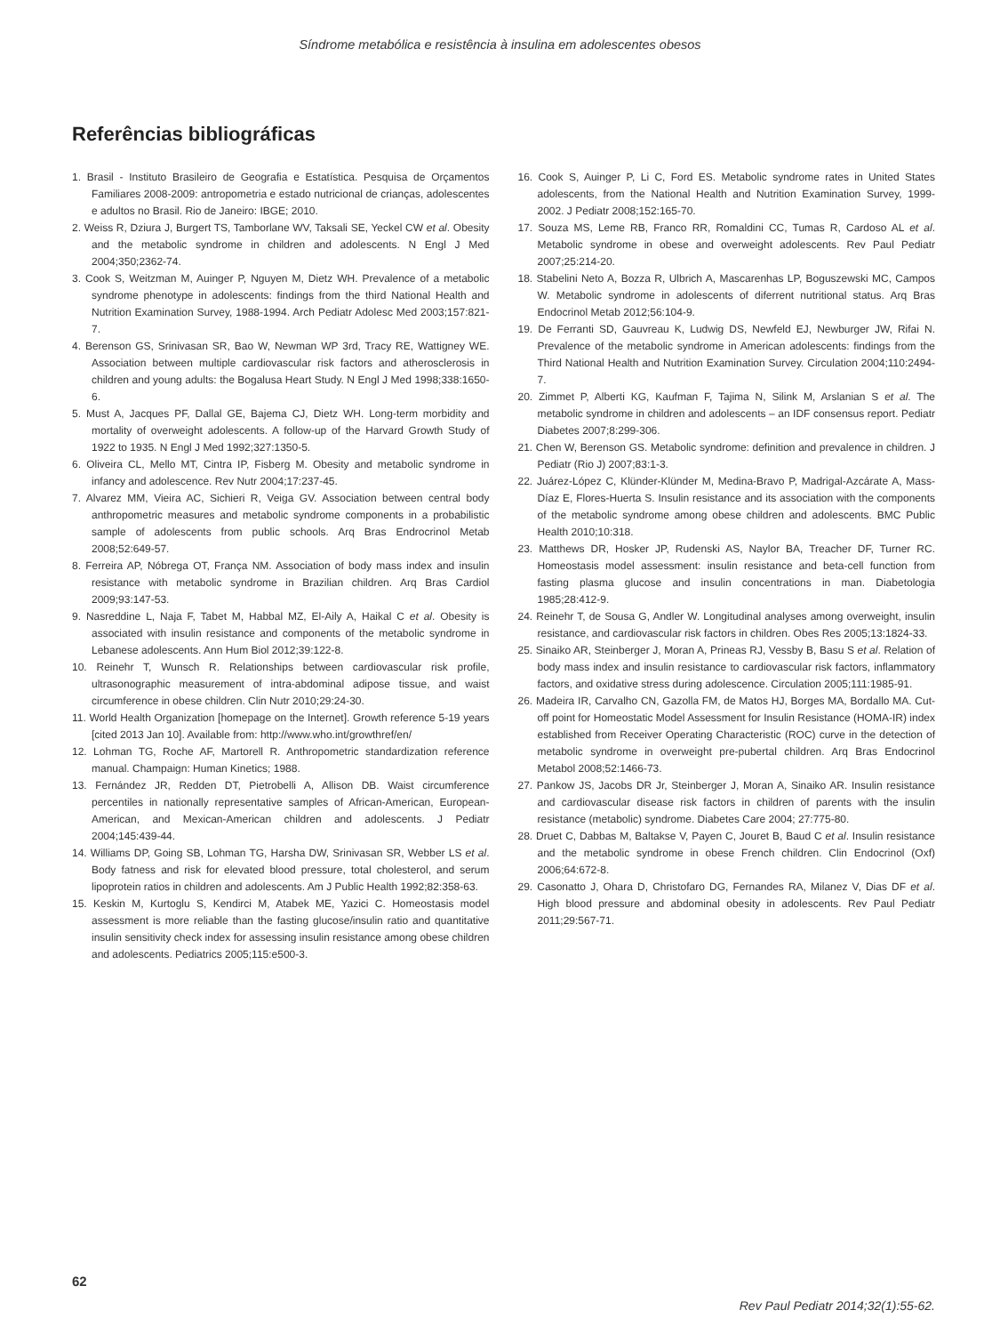Síndrome metabólica e resistência à insulina em adolescentes obesos
Referências bibliográficas
1. Brasil - Instituto Brasileiro de Geografia e Estatística. Pesquisa de Orçamentos Familiares 2008-2009: antropometria e estado nutricional de crianças, adolescentes e adultos no Brasil. Rio de Janeiro: IBGE; 2010.
2. Weiss R, Dziura J, Burgert TS, Tamborlane WV, Taksali SE, Yeckel CW et al. Obesity and the metabolic syndrome in children and adolescents. N Engl J Med 2004;350;2362-74.
3. Cook S, Weitzman M, Auinger P, Nguyen M, Dietz WH. Prevalence of a metabolic syndrome phenotype in adolescents: findings from the third National Health and Nutrition Examination Survey, 1988-1994. Arch Pediatr Adolesc Med 2003;157:821-7.
4. Berenson GS, Srinivasan SR, Bao W, Newman WP 3rd, Tracy RE, Wattigney WE. Association between multiple cardiovascular risk factors and atherosclerosis in children and young adults: the Bogalusa Heart Study. N Engl J Med 1998;338:1650-6.
5. Must A, Jacques PF, Dallal GE, Bajema CJ, Dietz WH. Long-term morbidity and mortality of overweight adolescents. A follow-up of the Harvard Growth Study of 1922 to 1935. N Engl J Med 1992;327:1350-5.
6. Oliveira CL, Mello MT, Cintra IP, Fisberg M. Obesity and metabolic syndrome in infancy and adolescence. Rev Nutr 2004;17:237-45.
7. Alvarez MM, Vieira AC, Sichieri R, Veiga GV. Association between central body anthropometric measures and metabolic syndrome components in a probabilistic sample of adolescents from public schools. Arq Bras Endrocrinol Metab 2008;52:649-57.
8. Ferreira AP, Nóbrega OT, França NM. Association of body mass index and insulin resistance with metabolic syndrome in Brazilian children. Arq Bras Cardiol 2009;93:147-53.
9. Nasreddine L, Naja F, Tabet M, Habbal MZ, El-Aily A, Haikal C et al. Obesity is associated with insulin resistance and components of the metabolic syndrome in Lebanese adolescents. Ann Hum Biol 2012;39:122-8.
10. Reinehr T, Wunsch R. Relationships between cardiovascular risk profile, ultrasonographic measurement of intra-abdominal adipose tissue, and waist circumference in obese children. Clin Nutr 2010;29:24-30.
11. World Health Organization [homepage on the Internet]. Growth reference 5-19 years [cited 2013 Jan 10]. Available from: http://www.who.int/growthref/en/
12. Lohman TG, Roche AF, Martorell R. Anthropometric standardization reference manual. Champaign: Human Kinetics; 1988.
13. Fernández JR, Redden DT, Pietrobelli A, Allison DB. Waist circumference percentiles in nationally representative samples of African-American, European-American, and Mexican-American children and adolescents. J Pediatr 2004;145:439-44.
14. Williams DP, Going SB, Lohman TG, Harsha DW, Srinivasan SR, Webber LS et al. Body fatness and risk for elevated blood pressure, total cholesterol, and serum lipoprotein ratios in children and adolescents. Am J Public Health 1992;82:358-63.
15. Keskin M, Kurtoglu S, Kendirci M, Atabek ME, Yazici C. Homeostasis model assessment is more reliable than the fasting glucose/insulin ratio and quantitative insulin sensitivity check index for assessing insulin resistance among obese children and adolescents. Pediatrics 2005;115:e500-3.
16. Cook S, Auinger P, Li C, Ford ES. Metabolic syndrome rates in United States adolescents, from the National Health and Nutrition Examination Survey, 1999-2002. J Pediatr 2008;152:165-70.
17. Souza MS, Leme RB, Franco RR, Romaldini CC, Tumas R, Cardoso AL et al. Metabolic syndrome in obese and overweight adolescents. Rev Paul Pediatr 2007;25:214-20.
18. Stabelini Neto A, Bozza R, Ulbrich A, Mascarenhas LP, Boguszewski MC, Campos W. Metabolic syndrome in adolescents of diferrent nutritional status. Arq Bras Endocrinol Metab 2012;56:104-9.
19. De Ferranti SD, Gauvreau K, Ludwig DS, Newfeld EJ, Newburger JW, Rifai N. Prevalence of the metabolic syndrome in American adolescents: findings from the Third National Health and Nutrition Examination Survey. Circulation 2004;110:2494-7.
20. Zimmet P, Alberti KG, Kaufman F, Tajima N, Silink M, Arslanian S et al. The metabolic syndrome in children and adolescents – an IDF consensus report. Pediatr Diabetes 2007;8:299-306.
21. Chen W, Berenson GS. Metabolic syndrome: definition and prevalence in children. J Pediatr (Rio J) 2007;83:1-3.
22. Juárez-López C, Klünder-Klünder M, Medina-Bravo P, Madrigal-Azcárate A, Mass-Díaz E, Flores-Huerta S. Insulin resistance and its association with the components of the metabolic syndrome among obese children and adolescents. BMC Public Health 2010;10:318.
23. Matthews DR, Hosker JP, Rudenski AS, Naylor BA, Treacher DF, Turner RC. Homeostasis model assessment: insulin resistance and beta-cell function from fasting plasma glucose and insulin concentrations in man. Diabetologia 1985;28:412-9.
24. Reinehr T, de Sousa G, Andler W. Longitudinal analyses among overweight, insulin resistance, and cardiovascular risk factors in children. Obes Res 2005;13:1824-33.
25. Sinaiko AR, Steinberger J, Moran A, Prineas RJ, Vessby B, Basu S et al. Relation of body mass index and insulin resistance to cardiovascular risk factors, inflammatory factors, and oxidative stress during adolescence. Circulation 2005;111:1985-91.
26. Madeira IR, Carvalho CN, Gazolla FM, de Matos HJ, Borges MA, Bordallo MA. Cut-off point for Homeostatic Model Assessment for Insulin Resistance (HOMA-IR) index established from Receiver Operating Characteristic (ROC) curve in the detection of metabolic syndrome in overweight pre-pubertal children. Arq Bras Endocrinol Metabol 2008;52:1466-73.
27. Pankow JS, Jacobs DR Jr, Steinberger J, Moran A, Sinaiko AR. Insulin resistance and cardiovascular disease risk factors in children of parents with the insulin resistance (metabolic) syndrome. Diabetes Care 2004; 27:775-80.
28. Druet C, Dabbas M, Baltakse V, Payen C, Jouret B, Baud C et al. Insulin resistance and the metabolic syndrome in obese French children. Clin Endocrinol (Oxf) 2006;64:672-8.
29. Casonatto J, Ohara D, Christofaro DG, Fernandes RA, Milanez V, Dias DF et al. High blood pressure and abdominal obesity in adolescents. Rev Paul Pediatr 2011;29:567-71.
62
Rev Paul Pediatr 2014;32(1):55-62.